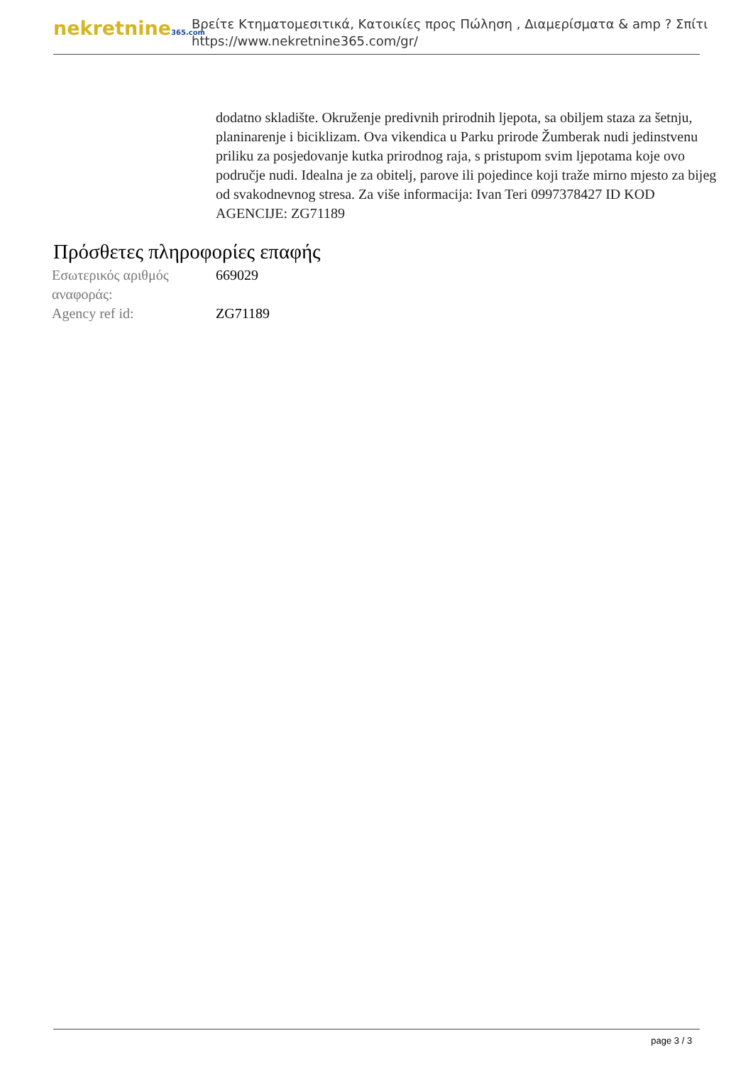nekretnine365.com
Βρείτε Κτηματομεσιτικά, Κατοικίες προς Πώληση , Διαμερίσματα & amp ? Σπίτι
https://www.nekretnine365.com/gr/
dodatno skladište. Okruženje predivnih prirodnih ljepota, sa obiljem staza za šetnju, planinarenje i biciklizam. Ova vikendica u Parku prirode Žumberak nudi jedinstvenu priliku za posjedovanje kutka prirodnog raja, s pristupom svim ljepotama koje ovo područje nudi. Idealna je za obitelj, parove ili pojedince koji traže mirno mjesto za bijeg od svakodnevnog stresa. Za više informacija: Ivan Teri 0997378427 ID KOD AGENCIJE: ZG71189
Πρόσθετες πληροφορίες επαφής
| Εσωτερικός αριθμός αναφοράς: | 669029 |
| Agency ref id: | ZG71189 |
page 3 / 3